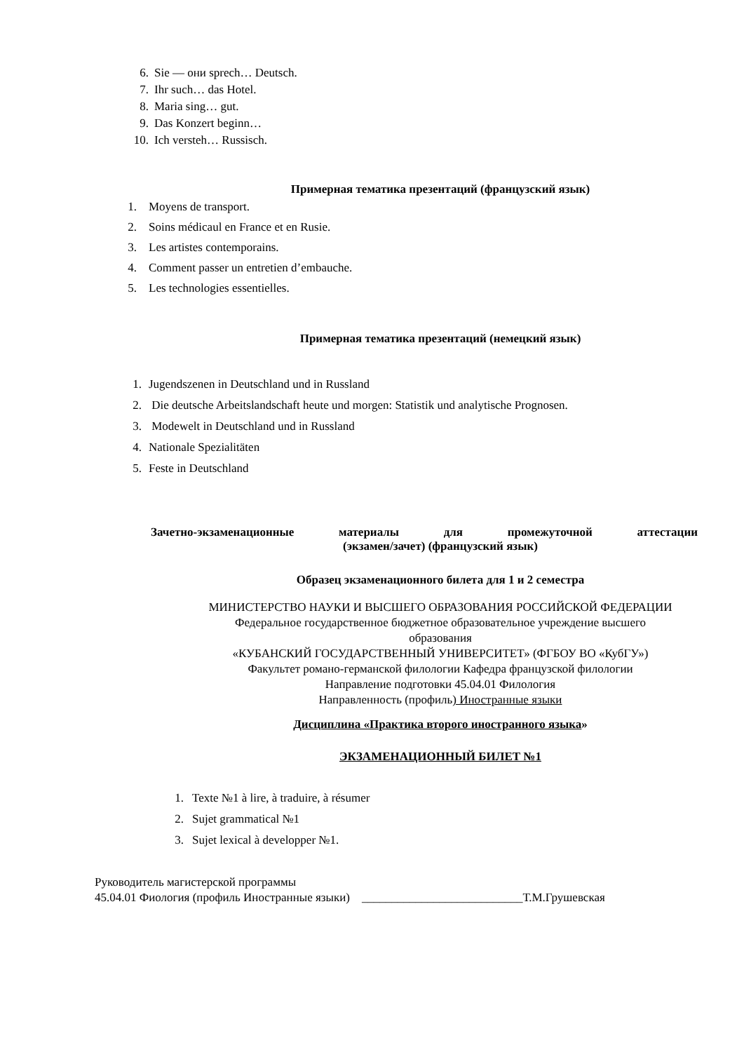6. Sie — они sprech… Deutsch.
7. Ihr such… das Hotel.
8. Maria sing… gut.
9. Das Konzert beginn…
10. Ich versteh… Russisch.
Примерная тематика презентаций (французский язык)
1. Moyens de transport.
2. Soins médicaul en France et en Rusie.
3. Les artistes contemporains.
4. Comment passer un entretien d’embauche.
5. Les technologies essentielles.
Примерная тематика презентаций (немецкий язык)
1. Jugendszenen in Deutschland und in Russland
2. Die deutsche Arbeitslandschaft heute und morgen: Statistik und analytische Prognosen.
3. Modewelt in Deutschland und in Russland
4. Nationale Spezialitäten
5. Feste in Deutschland
Зачетно-экзаменационные материалы для промежуточной аттестации
(экзамен/зачет) (французский язык)
Образец экзаменационного билета для 1 и 2 семестра
МИНИСТЕРСТВО НАУКИ И ВЫСШЕГО ОБРАЗОВАНИЯ РОССИЙСКОЙ ФЕДЕРАЦИИ
Федеральное государственное бюджетное образовательное учреждение высшего
образования
«КУБАНСКИЙ ГОСУДАРСТВЕННЫЙ УНИВЕРСИТЕТ» (ФГБОУ ВО «КубГУ»)
Факультет романо-германской филологии Кафедра французской филологии
Направление подготовки 45.04.01 Филология
Направленность (профиль) Иностранные языки
Дисциплина «Практика второго иностранного языка»
ЭКЗАМЕНАЦИОННЫЙ БИЛЕТ №1
1. Texte №1 à lire, à traduire, à résumer
2. Sujet grammatical №1
3. Sujet lexical à developper №1.
Руководитель магистерской программы
45.04.01 Фиология (профиль Иностранные языки) ___________________________Т.М.Грушевская